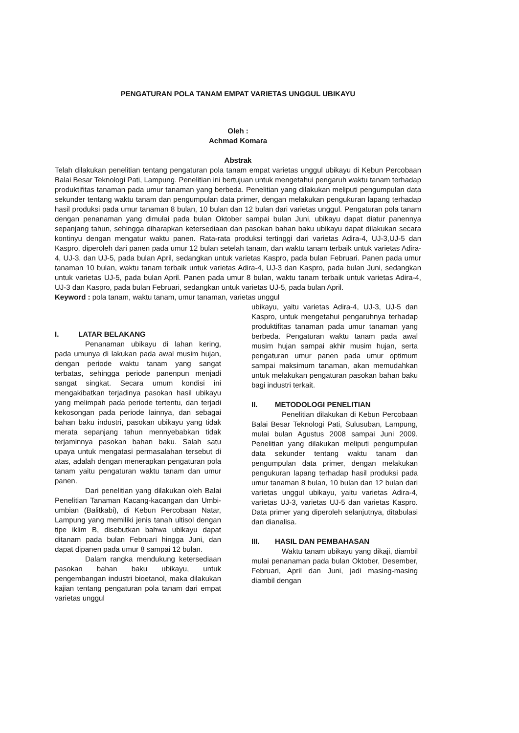PENGATURAN POLA TANAM EMPAT VARIETAS UNGGUL UBIKAYU
Oleh :
Achmad Komara
Abstrak
Telah dilakukan penelitian tentang pengaturan pola tanam empat varietas unggul ubikayu di Kebun Percobaan Balai Besar Teknologi Pati, Lampung. Penelitian ini bertujuan untuk mengetahui pengaruh waktu tanam terhadap produktifitas tanaman pada umur tanaman yang berbeda. Penelitian yang dilakukan meliputi pengumpulan data sekunder tentang waktu tanam dan pengumpulan data primer, dengan melakukan pengukuran lapang terhadap hasil produksi pada umur tanaman 8 bulan, 10 bulan dan 12 bulan dari varietas unggul. Pengaturan pola tanam dengan penanaman yang dimulai pada bulan Oktober sampai bulan Juni, ubikayu dapat diatur panennya sepanjang tahun, sehingga diharapkan ketersediaan dan pasokan bahan baku ubikayu dapat dilakukan secara kontinyu dengan mengatur waktu panen. Rata-rata produksi tertinggi dari varietas Adira-4, UJ-3,UJ-5 dan Kaspro, diperoleh dari panen pada umur 12 bulan setelah tanam, dan waktu tanam terbaik untuk varietas Adira-4, UJ-3, dan UJ-5, pada bulan April, sedangkan untuk varietas Kaspro, pada bulan Februari. Panen pada umur tanaman 10 bulan, waktu tanam terbaik untuk varietas Adira-4, UJ-3 dan Kaspro, pada bulan Juni, sedangkan untuk varietas UJ-5, pada bulan April. Panen pada umur 8 bulan, waktu tanam terbaik untuk varietas Adira-4, UJ-3 dan Kaspro, pada bulan Februari, sedangkan untuk varietas UJ-5, pada bulan April.
Keyword : pola tanam, waktu tanam, umur tanaman, varietas unggul
I. LATAR BELAKANG
Penanaman ubikayu di lahan kering, pada umunya di lakukan pada awal musim hujan, dengan periode waktu tanam yang sangat terbatas, sehingga periode panenpun menjadi sangat singkat. Secara umum kondisi ini mengakibatkan terjadinya pasokan hasil ubikayu yang melimpah pada periode tertentu, dan terjadi kekosongan pada periode lainnya, dan sebagai bahan baku industri, pasokan ubikayu yang tidak merata sepanjang tahun mennyebabkan tidak terjaminnya pasokan bahan baku. Salah satu upaya untuk mengatasi permasalahan tersebut di atas, adalah dengan menerapkan pengaturan pola tanam yaitu pengaturan waktu tanam dan umur panen.
Dari penelitian yang dilakukan oleh Balai Penelitian Tanaman Kacang-kacangan dan Umbi-umbian (Balitkabi), di Kebun Percobaan Natar, Lampung yang memiliki jenis tanah ultisol dengan tipe iklim B, disebutkan bahwa ubikayu dapat ditanam pada bulan Februari hingga Juni, dan dapat dipanen pada umur 8 sampai 12 bulan.
Dalam rangka mendukung ketersediaan pasokan bahan baku ubikayu, untuk pengembangan industri bioetanol, maka dilakukan kajian tentang pengaturan pola tanam dari empat varietas unggul
ubikayu, yaitu varietas Adira-4, UJ-3, UJ-5 dan Kaspro, untuk mengetahui pengaruhnya terhadap produktifitas tanaman pada umur tanaman yang berbeda. Pengaturan waktu tanam pada awal musim hujan sampai akhir musim hujan, serta pengaturan umur panen pada umur optimum sampai maksimum tanaman, akan memudahkan untuk melakukan pengaturan pasokan bahan baku bagi industri terkait.
II. METODOLOGI PENELITIAN
Penelitian dilakukan di Kebun Percobaan Balai Besar Teknologi Pati, Sulusuban, Lampung, mulai bulan Agustus 2008 sampai Juni 2009. Penelitian yang dilakukan meliputi pengumpulan data sekunder tentang waktu tanam dan pengumpulan data primer, dengan melakukan pengukuran lapang terhadap hasil produksi pada umur tanaman 8 bulan, 10 bulan dan 12 bulan dari varietas unggul ubikayu, yaitu varietas Adira-4, varietas UJ-3, varietas UJ-5 dan varietas Kaspro. Data primer yang diperoleh selanjutnya, ditabulasi dan dianalisa.
III. HASIL DAN PEMBAHASAN
Waktu tanam ubikayu yang dikaji, diambil mulai penanaman pada bulan Oktober, Desember, Februari, April dan Juni, jadi masing-masing diambil dengan